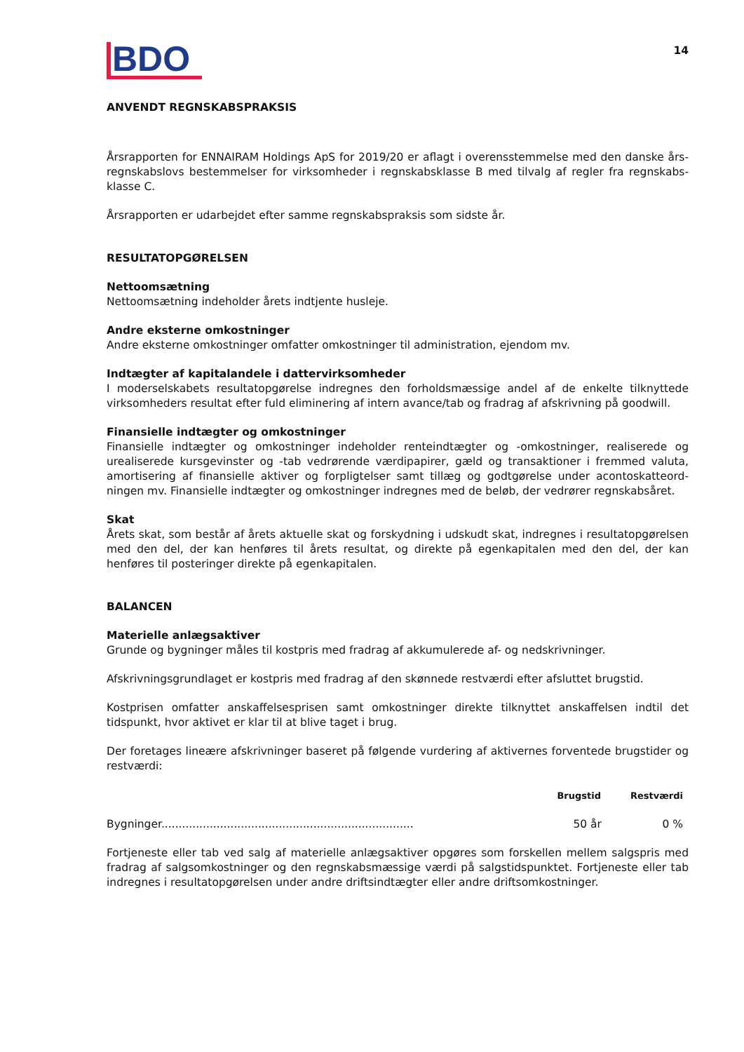BDO
14
ANVENDT REGNSKABSPRAKSIS
Årsrapporten for ENNAIRAM Holdings ApS for 2019/20 er aflagt i overensstemmelse med den danske års­regnskabslovs bestemmelser for virksomheder i regnskabsklasse B med tilvalg af regler fra regnskabs­klasse C.
Årsrapporten er udarbejdet efter samme regnskabspraksis som sidste år.
RESULTATOPGØRELSEN
Nettoomsætning
Nettoomsætning indeholder årets indtjente husleje.
Andre eksterne omkostninger
Andre eksterne omkostninger omfatter omkostninger til administration, ejendom mv.
Indtægter af kapitalandele i dattervirksomheder
I moderselskabets resultatopgørelse indregnes den forholdsmæssige andel af de enkelte tilknyttede virksomheders resultat efter fuld eliminering af intern avance/tab og fradrag af afskrivning på goodwill.
Finansielle indtægter og omkostninger
Finansielle indtægter og omkostninger indeholder renteindtægter og -omkostninger, realiserede og urealiserede kursgevinster og -tab vedrørende værdipapirer, gæld og transaktioner i fremmed valuta, amortisering af finansielle aktiver og forpligtelser samt tillæg og godtgørelse under acontoskatteord­ningen mv. Finansielle indtægter og omkostninger indregnes med de beløb, der vedrører regnskabsåret.
Skat
Årets skat, som består af årets aktuelle skat og forskydning i udskudt skat, indregnes i resultatop­gørelsen med den del, der kan henføres til årets resultat, og direkte på egenkapitalen med den del, der kan henføres til posteringer direkte på egenkapitalen.
BALANCEN
Materielle anlægsaktiver
Grunde og bygninger måles til kostpris med fradrag af akkumulerede af- og nedskrivninger.
Afskrivningsgrundlaget er kostpris med fradrag af den skønnede restværdi efter afsluttet brugstid.
Kostprisen omfatter anskaffelsesprisen samt omkostninger direkte tilknyttet anskaffelsen indtil det tidspunkt, hvor aktivet er klar til at blive taget i brug.
Der foretages lineære afskrivninger baseret på følgende vurdering af aktivernes forventede brugstider og restværdi:
| | Brugstid | Restværdi |
| --- | --- | --- |
| Bygninger......................................................................... | 50 år | 0 % |
Fortjeneste eller tab ved salg af materielle anlægsaktiver opgøres som forskellen mellem salgspris med fradrag af salgsomkostninger og den regnskabsmæssige værdi på salgstidspunktet. Fortjeneste eller tab indregnes i resultatopgørelsen under andre driftsindtægter eller andre driftsomkostninger.